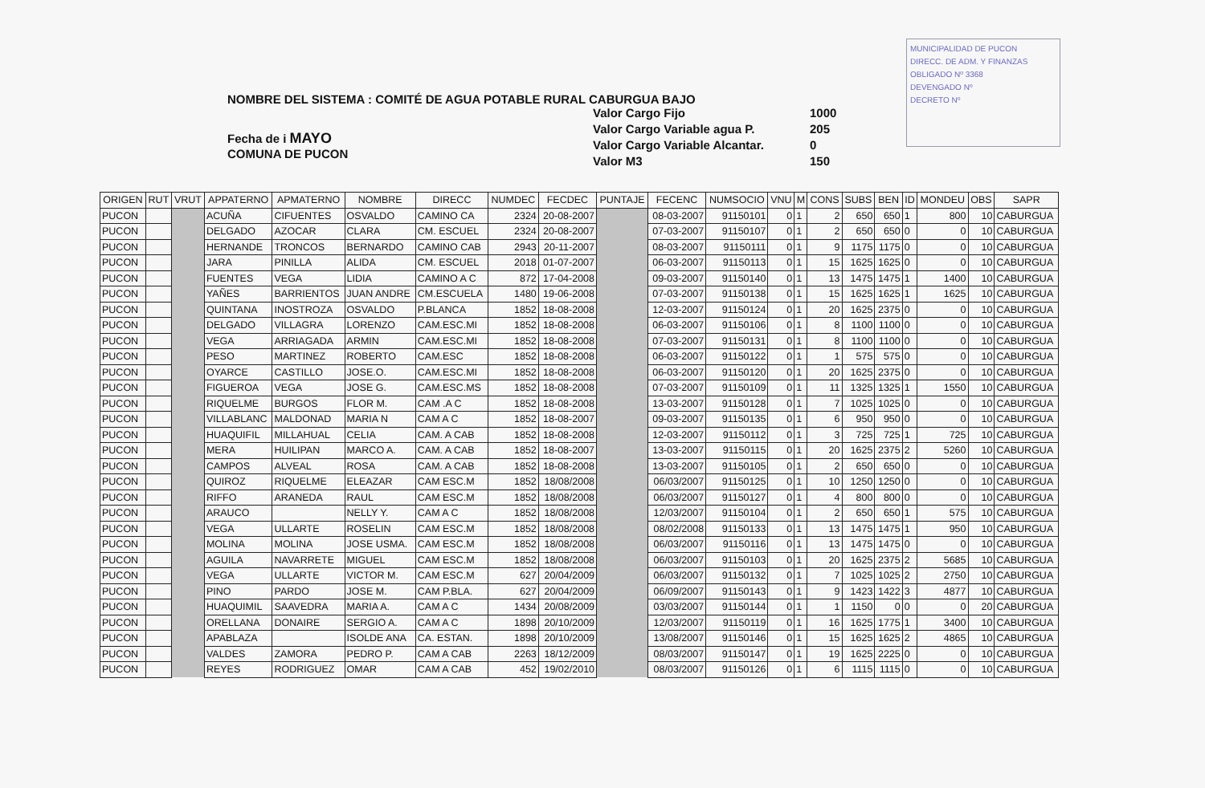MUNICIPALIDAD DE PUCON
DIRECC. DE ADM. Y FINANZAS
OBLIGADO Nº 3368
DEVENGADO Nº
DECRETO Nº
NOMBRE DEL SISTEMA : COMITÉ DE AGUA POTABLE RURAL CABURGUA BAJO
Fecha de i MAYO
COMUNA DE PUCON
Valor Cargo Fijo 1000
Valor Cargo Variable agua P. 205
Valor Cargo Variable Alcantar. 0
Valor M3 150
| ORIGEN | RUT | VRUT | APPATERNO | APMATERNO | NOMBRE | DIRECC | NUMDEC | FECDEC | PUNTAJE | FECENC | NUMSOCIO | VNU | M | CONS | SUBS | BEN | ID | MONDEU | OBS | SAPR |
| --- | --- | --- | --- | --- | --- | --- | --- | --- | --- | --- | --- | --- | --- | --- | --- | --- | --- | --- | --- | --- |
| PUCON | | | ACUÑA | CIFUENTES | OSVALDO | CAMINO CA | 2324 | 20-08-2007 | | 08-03-2007 | 91150101 | 0 | 1 | 2 | 650 | 650 | 1 | 800 | 10 | CABURGUA |
| PUCON | | | DELGADO | AZOCAR | CLARA | CM. ESCUEL | 2324 | 20-08-2007 | | 07-03-2007 | 91150107 | 0 | 1 | 2 | 650 | 650 | 0 | 0 | 10 | CABURGUA |
| PUCON | | | HERNANDE | TRONCOS | BERNARDO | CAMINO CAB | 2943 | 20-11-2007 | | 08-03-2007 | 91150111 | 0 | 1 | 9 | 1175 | 1175 | 0 | 0 | 10 | CABURGUA |
| PUCON | | | JARA | PINILLA | ALIDA | CM. ESCUEL | 2018 | 01-07-2007 | | 06-03-2007 | 91150113 | 0 | 1 | 15 | 1625 | 1625 | 0 | 0 | 10 | CABURGUA |
| PUCON | | | FUENTES | VEGA | LIDIA | CAMINO A C | 872 | 17-04-2008 | | 09-03-2007 | 91150140 | 0 | 1 | 13 | 1475 | 1475 | 1 | 1400 | 10 | CABURGUA |
| PUCON | | | YAÑES | BARRIENTOS | JUAN ANDRE | CM.ESCUELA | 1480 | 19-06-2008 | | 07-03-2007 | 91150138 | 0 | 1 | 15 | 1625 | 1625 | 1 | 1625 | 10 | CABURGUA |
| PUCON | | | QUINTANA | INOSTROZA | OSVALDO | P.BLANCA | 1852 | 18-08-2008 | | 12-03-2007 | 91150124 | 0 | 1 | 20 | 1625 | 2375 | 0 | 0 | 10 | CABURGUA |
| PUCON | | | DELGADO | VILLAGRA | LORENZO | CAM.ESC.MI | 1852 | 18-08-2008 | | 06-03-2007 | 91150106 | 0 | 1 | 8 | 1100 | 1100 | 0 | 0 | 10 | CABURGUA |
| PUCON | | | VEGA | ARRIAGADA | ARMIN | CAM.ESC.MI | 1852 | 18-08-2008 | | 07-03-2007 | 91150131 | 0 | 1 | 8 | 1100 | 1100 | 0 | 0 | 10 | CABURGUA |
| PUCON | | | PESO | MARTINEZ | ROBERTO | CAM.ESC | 1852 | 18-08-2008 | | 06-03-2007 | 91150122 | 0 | 1 | 1 | 575 | 575 | 0 | 0 | 10 | CABURGUA |
| PUCON | | | OYARCE | CASTILLO | JOSE.O. | CAM.ESC.MI | 1852 | 18-08-2008 | | 06-03-2007 | 91150120 | 0 | 1 | 20 | 1625 | 2375 | 0 | 0 | 10 | CABURGUA |
| PUCON | | | FIGUEROA | VEGA | JOSE G. | CAM.ESC.MS | 1852 | 18-08-2008 | | 07-03-2007 | 91150109 | 0 | 1 | 11 | 1325 | 1325 | 1 | 1550 | 10 | CABURGUA |
| PUCON | | | RIQUELME | BURGOS | FLOR M. | CAM .A C | 1852 | 18-08-2008 | | 13-03-2007 | 91150128 | 0 | 1 | 7 | 1025 | 1025 | 0 | 0 | 10 | CABURGUA |
| PUCON | | | VILLABLANC | MALDONAD | MARIA N | CAM A C | 1852 | 18-08-2007 | | 09-03-2007 | 91150135 | 0 | 1 | 6 | 950 | 950 | 0 | 0 | 10 | CABURGUA |
| PUCON | | | HUAQUIFIL | MILLAHUAL | CELIA | CAM. A CAB | 1852 | 18-08-2008 | | 12-03-2007 | 91150112 | 0 | 1 | 3 | 725 | 725 | 1 | 725 | 10 | CABURGUA |
| PUCON | | | MERA | HUILIPAN | MARCO A. | CAM. A CAB | 1852 | 18-08-2007 | | 13-03-2007 | 91150115 | 0 | 1 | 20 | 1625 | 2375 | 2 | 5260 | 10 | CABURGUA |
| PUCON | | | CAMPOS | ALVEAL | ROSA | CAM. A CAB | 1852 | 18-08-2008 | | 13-03-2007 | 91150105 | 0 | 1 | 2 | 650 | 650 | 0 | 0 | 10 | CABURGUA |
| PUCON | | | QUIROZ | RIQUELME | ELEAZAR | CAM ESC.M | 1852 | 18/08/2008 | | 06/03/2007 | 91150125 | 0 | 1 | 10 | 1250 | 1250 | 0 | 0 | 10 | CABURGUA |
| PUCON | | | RIFFO | ARANEDA | RAUL | CAM ESC.M | 1852 | 18/08/2008 | | 06/03/2007 | 91150127 | 0 | 1 | 4 | 800 | 800 | 0 | 0 | 10 | CABURGUA |
| PUCON | | | ARAUCO | | NELLY Y. | CAM A C | 1852 | 18/08/2008 | | 12/03/2007 | 91150104 | 0 | 1 | 2 | 650 | 650 | 1 | 575 | 10 | CABURGUA |
| PUCON | | | VEGA | ULLARTE | ROSELIN | CAM ESC.M | 1852 | 18/08/2008 | | 08/02/2008 | 91150133 | 0 | 1 | 13 | 1475 | 1475 | 1 | 950 | 10 | CABURGUA |
| PUCON | | | MOLINA | MOLINA | JOSE USMA. | CAM ESC.M | 1852 | 18/08/2008 | | 06/03/2007 | 91150116 | 0 | 1 | 13 | 1475 | 1475 | 0 | 0 | 10 | CABURGUA |
| PUCON | | | AGUILA | NAVARRETE | MIGUEL | CAM ESC.M | 1852 | 18/08/2008 | | 06/03/2007 | 91150103 | 0 | 1 | 20 | 1625 | 2375 | 2 | 5685 | 10 | CABURGUA |
| PUCON | | | VEGA | ULLARTE | VICTOR M. | CAM ESC.M | 627 | 20/04/2009 | | 06/03/2007 | 91150132 | 0 | 1 | 7 | 1025 | 1025 | 2 | 2750 | 10 | CABURGUA |
| PUCON | | | PINO | PARDO | JOSE M. | CAM P.BLA. | 627 | 20/04/2009 | | 06/09/2007 | 91150143 | 0 | 1 | 9 | 1423 | 1422 | 3 | 4877 | 10 | CABURGUA |
| PUCON | | | HUAQUIMIL | SAAVEDRA | MARIA A. | CAM A C | 1434 | 20/08/2009 | | 03/03/2007 | 91150144 | 0 | 1 | 1 | 1150 | 0 | 0 | 0 | 20 | CABURGUA |
| PUCON | | | ORELLANA | DONAIRE | SERGIO A. | CAM A C | 1898 | 20/10/2009 | | 12/03/2007 | 91150119 | 0 | 1 | 16 | 1625 | 1775 | 1 | 3400 | 10 | CABURGUA |
| PUCON | | | APABLAZA | | ISOLDE ANA | CA. ESTAN. | 1898 | 20/10/2009 | | 13/08/2007 | 91150146 | 0 | 1 | 15 | 1625 | 1625 | 2 | 4865 | 10 | CABURGUA |
| PUCON | | | VALDES | ZAMORA | PEDRO P. | CAM A CAB | 2263 | 18/12/2009 | | 08/03/2007 | 91150147 | 0 | 1 | 19 | 1625 | 2225 | 0 | 0 | 10 | CABURGUA |
| PUCON | | | REYES | RODRIGUEZ | OMAR | CAM A CAB | 452 | 19/02/2010 | | 08/03/2007 | 91150126 | 0 | 1 | 6 | 1115 | 1115 | 0 | 0 | 10 | CABURGUA |